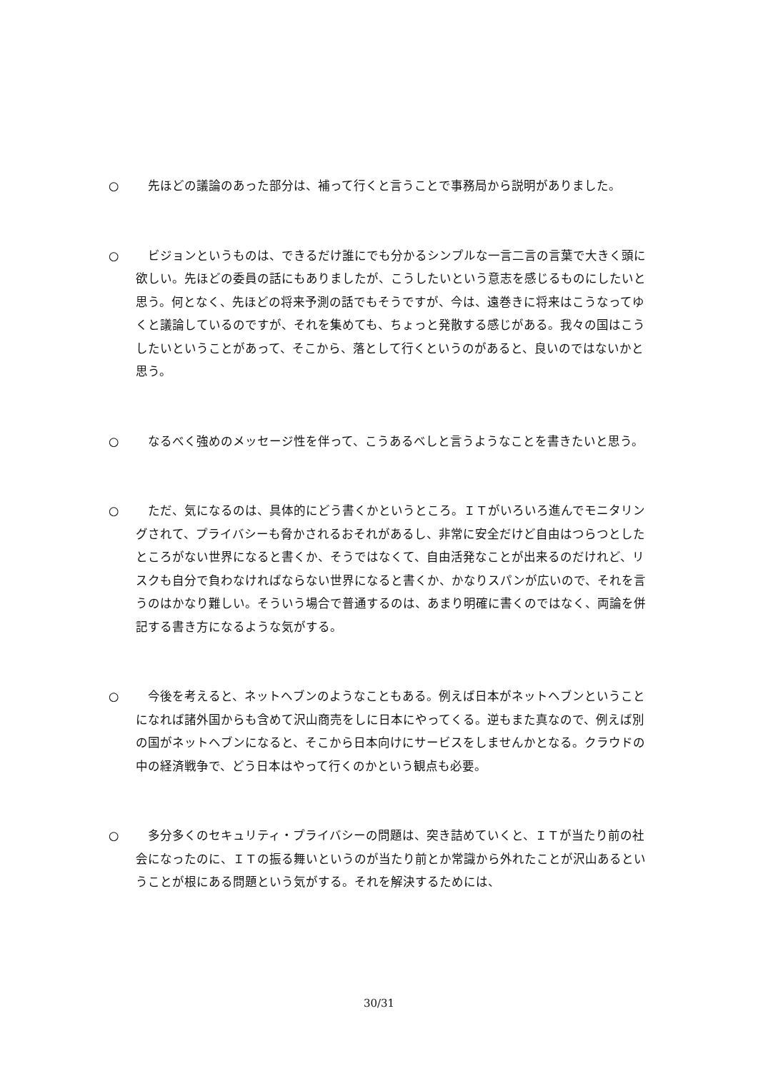○ 先ほどの議論のあった部分は、補って行くと言うことで事務局から説明がありました。
○ ビジョンというものは、できるだけ誰にでも分かるシンプルな一言二言の言葉で大きく頭に欲しい。先ほどの委員の話にもありましたが、こうしたいという意志を感じるものにしたいと思う。何となく、先ほどの将来予測の話でもそうですが、今は、遠巻きに将来はこうなってゆくと議論しているのですが、それを集めても、ちょっと発散する感じがある。我々の国はこうしたいということがあって、そこから、落として行くというのがあると、良いのではないかと思う。
○ なるべく強めのメッセージ性を伴って、こうあるべしと言うようなことを書きたいと思う。
○ ただ、気になるのは、具体的にどう書くかというところ。ＩＴがいろいろ進んでモニタリングされて、プライバシーも脅かされるおそれがあるし、非常に安全だけど自由はつらつとしたところがない世界になると書くか、そうではなくて、自由活発なことが出来るのだけれど、リスクも自分で負わなければならない世界になると書くか、かなりスパンが広いので、それを言うのはかなり難しい。そういう場合で普通するのは、あまり明確に書くのではなく、両論を併記する書き方になるような気がする。
○ 今後を考えると、ネットヘブンのようなこともある。例えば日本がネットヘブンということになれば諸外国からも含めて沢山商売をしに日本にやってくる。逆もまた真なので、例えば別の国がネットヘブンになると、そこから日本向けにサービスをしませんかとなる。クラウドの中の経済戦争で、どう日本はやって行くのかという観点も必要。
○ 多分多くのセキュリティ・プライバシーの問題は、突き詰めていくと、ＩＴが当たり前の社会になったのに、ＩＴの振る舞いというのが当たり前とか常識から外れたことが沢山あるということが根にある問題という気がする。それを解決するためには、
30/31